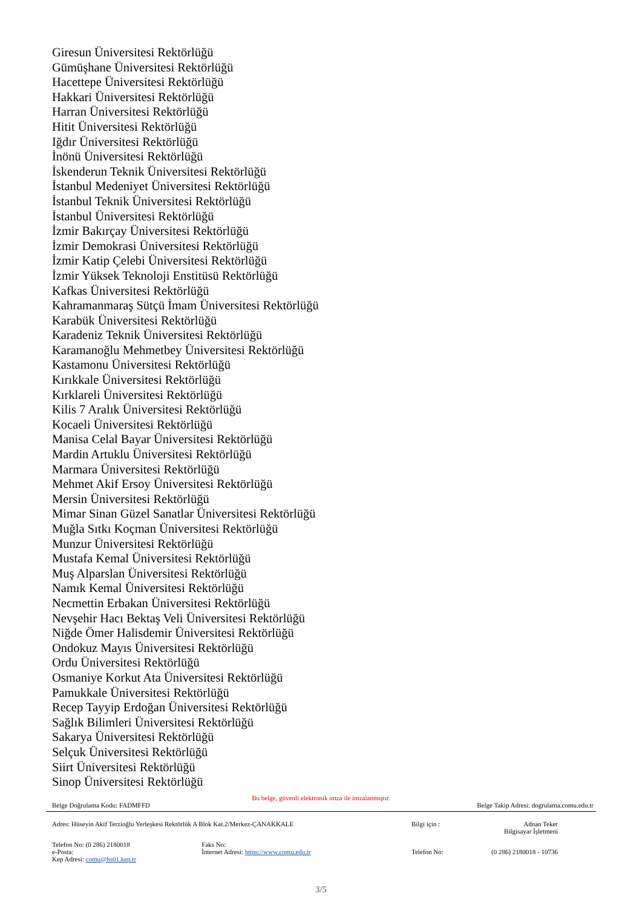Giresun Üniversitesi Rektörlüğü
Gümüşhane Üniversitesi Rektörlüğü
Hacettepe Üniversitesi Rektörlüğü
Hakkari Üniversitesi Rektörlüğü
Harran Üniversitesi Rektörlüğü
Hitit Üniversitesi Rektörlüğü
Iğdır Üniversitesi Rektörlüğü
İnönü Üniversitesi Rektörlüğü
İskenderun Teknik Üniversitesi Rektörlüğü
İstanbul Medeniyet Üniversitesi Rektörlüğü
İstanbul Teknik Üniversitesi Rektörlüğü
İstanbul Üniversitesi Rektörlüğü
İzmir Bakırçay Üniversitesi Rektörlüğü
İzmir Demokrasi Üniversitesi Rektörlüğü
İzmir Katip Çelebi Üniversitesi Rektörlüğü
İzmir Yüksek Teknoloji Enstitüsü Rektörlüğü
Kafkas Üniversitesi Rektörlüğü
Kahramanmaraş Sütçü İmam Üniversitesi Rektörlüğü
Karabük Üniversitesi Rektörlüğü
Karadeniz Teknik Üniversitesi Rektörlüğü
Karamanoğlu Mehmetbey Üniversitesi Rektörlüğü
Kastamonu Üniversitesi Rektörlüğü
Kırıkkale Üniversitesi Rektörlüğü
Kırklareli Üniversitesi Rektörlüğü
Kilis 7 Aralık Üniversitesi Rektörlüğü
Kocaeli Üniversitesi Rektörlüğü
Manisa Celal Bayar Üniversitesi Rektörlüğü
Mardin Artuklu Üniversitesi Rektörlüğü
Marmara Üniversitesi Rektörlüğü
Mehmet Akif Ersoy Üniversitesi Rektörlüğü
Mersin Üniversitesi Rektörlüğü
Mimar Sinan Güzel Sanatlar Üniversitesi Rektörlüğü
Muğla Sıtkı Koçman Üniversitesi Rektörlüğü
Munzur Üniversitesi Rektörlüğü
Mustafa Kemal Üniversitesi Rektörlüğü
Muş Alparslan Üniversitesi Rektörlüğü
Namık Kemal Üniversitesi Rektörlüğü
Necmettin Erbakan Üniversitesi Rektörlüğü
Nevşehir Hacı Bektaş Veli Üniversitesi Rektörlüğü
Niğde Ömer Halisdemir Üniversitesi Rektörlüğü
Ondokuz Mayıs Üniversitesi Rektörlüğü
Ordu Üniversitesi Rektörlüğü
Osmaniye Korkut Ata Üniversitesi Rektörlüğü
Pamukkale Üniversitesi Rektörlüğü
Recep Tayyip Erdoğan Üniversitesi Rektörlüğü
Sağlık Bilimleri Üniversitesi Rektörlüğü
Sakarya Üniversitesi Rektörlüğü
Selçuk Üniversitesi Rektörlüğü
Siirt Üniversitesi Rektörlüğü
Sinop Üniversitesi Rektörlüğü
Bu belge, güvenli elektronik imza ile imzalanmıştır.
Belge Doğrulama Kodu: FADMFFD Belge Takip Adresi: dogrulama.comu.edu.tr
| Adres: Hüseyin Akif Terzioğlu Yerleşkesi Rektörlük A Blok Kat.2/Merkez-ÇANAKKALE | | Bilgi için : | Adnan Teker Bilgisayar İşletmeni |
| Telefon No: (0 286) 2180018 | Faks No: | | |
| e-Posta: | İnternet Adresi: https://www.comu.edu.tr | Telefon No: | (0 286) 2180018 - 10736 |
| Kep Adresi: comu@hs01.kep.tr | | | |
3/5